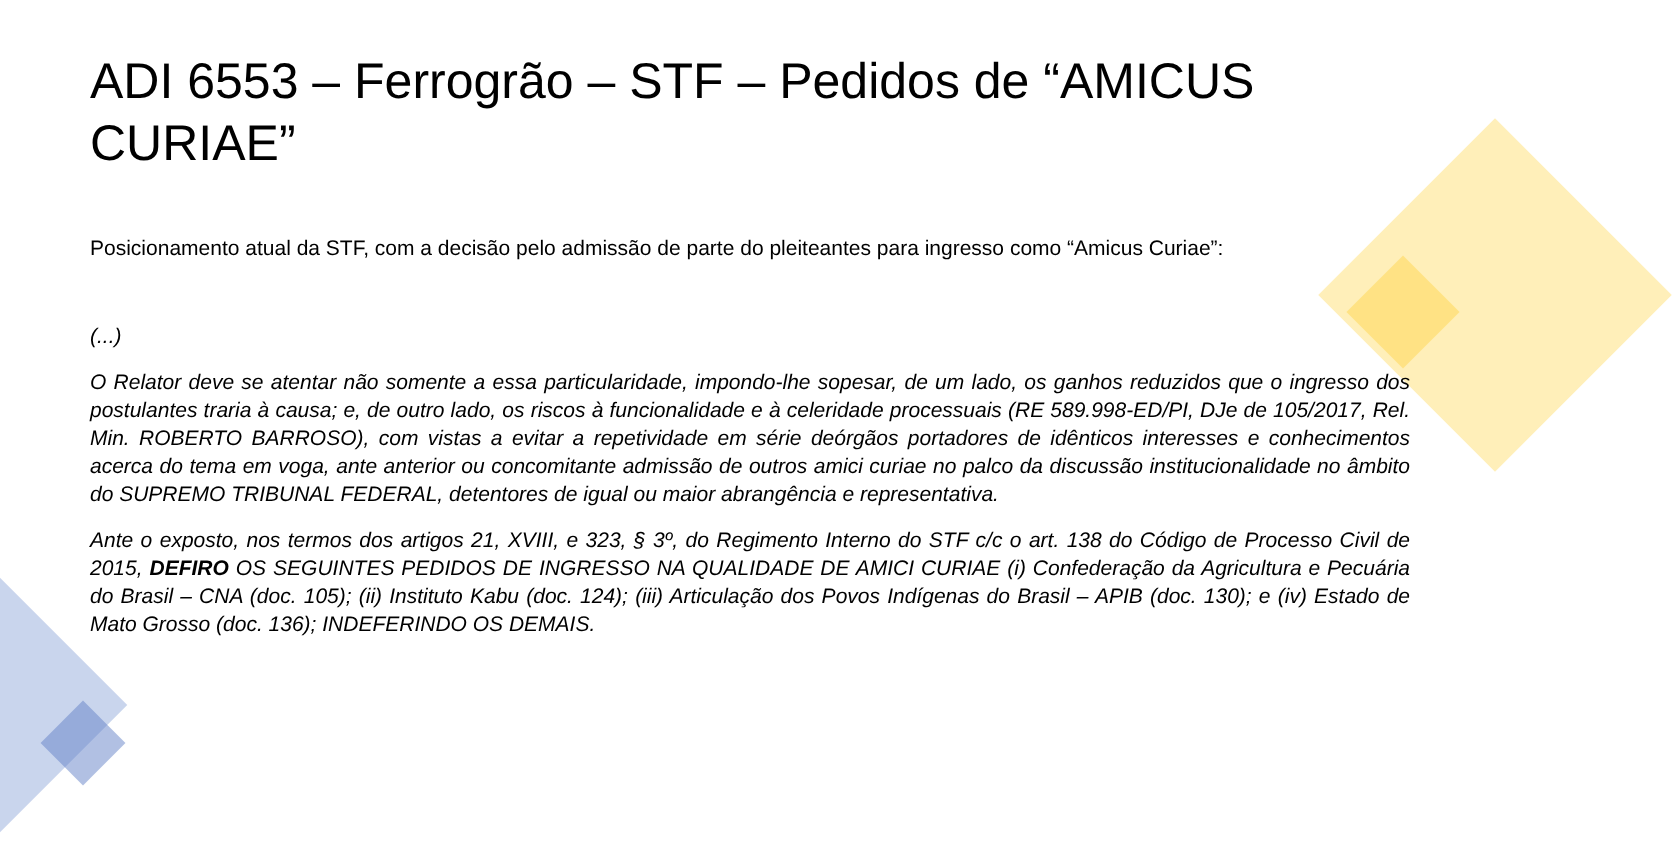ADI 6553 – Ferrogrão – STF – Pedidos de “AMICUS CURIAE”
Posicionamento atual da STF, com a decisão pelo admissão de parte do pleiteantes para ingresso como “Amicus Curiae”:
(...)
O Relator deve se atentar não somente a essa particularidade, impondo-lhe sopesar, de um lado, os ganhos reduzidos que o ingresso dos postulantes traria à causa; e, de outro lado, os riscos à funcionalidade e à celeridade processuais (RE 589.998-ED/PI, DJe de 105/2017, Rel. Min. ROBERTO BARROSO), com vistas a evitar a repetividade em série deórgãos portadores de idênticos interesses e conhecimentos acerca do tema em voga, ante anterior ou concomitante admissão de outros amici curiae no palco da discussão institucionalidade no âmbito do SUPREMO TRIBUNAL FEDERAL, detentores de igual ou maior abrangência e representativa.
Ante o exposto, nos termos dos artigos 21, XVIII, e 323, § 3º, do Regimento Interno do STF c/c o art. 138 do Código de Processo Civil de 2015, DEFIRO OS SEGUINTES PEDIDOS DE INGRESSO NA QUALIDADE DE AMICI CURIAE (i) Confederação da Agricultura e Pecuária do Brasil – CNA (doc. 105); (ii) Instituto Kabu (doc. 124); (iii) Articulação dos Povos Indígenas do Brasil – APIB (doc. 130); e (iv) Estado de Mato Grosso (doc. 136); INDEFERINDO OS DEMAIS.